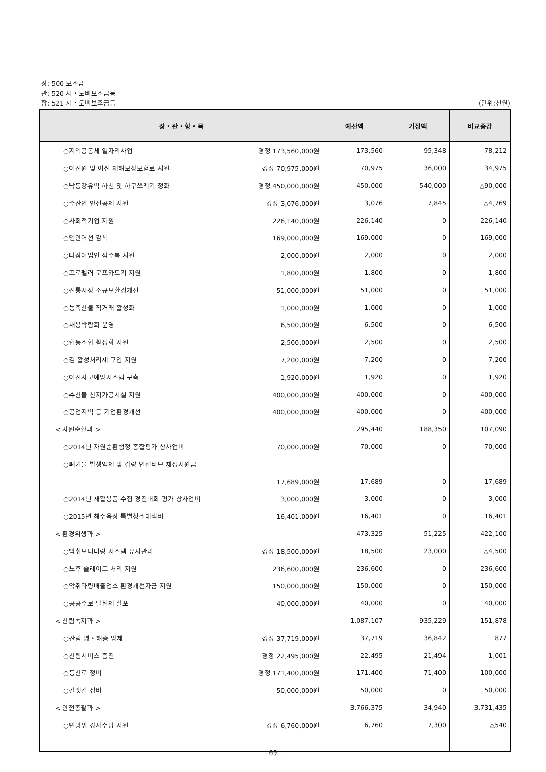장: 500 보조금
관: 520 시・도비보조금등
항: 521 시・도비보조금등 (단위:천원)
| 장・관・항・목 | | | | 예산액 | 기정액 | 비교증감 |
| --- | --- | --- | --- | --- | --- | --- |
| | | | ○지역공동체 일자리사업 경정 173,560,000원 | 173,560 | 95,348 | 78,212 |
| | | | ○어선원 및 어선 재해보상보험료 지원 경정 70,975,000원 | 70,975 | 36,000 | 34,975 |
| | | | ○낙동강유역 하천 및 하구쓰레기 정화 경정 450,000,000원 | 450,000 | 540,000 | △90,000 |
| | | | ○수산인 안전공제 지원 경정 3,076,000원 | 3,076 | 7,845 | △4,769 |
| | | | ○사회적기업 지원 226,140,000원 | 226,140 | 0 | 226,140 |
| | | | ○연안어선 감척 169,000,000원 | 169,000 | 0 | 169,000 |
| | | | ○나잠어업인 잠수복 지원 2,000,000원 | 2,000 | 0 | 2,000 |
| | | | ○프로펠러 로프카트기 지원 1,800,000원 | 1,800 | 0 | 1,800 |
| | | | ○전통시장 소규모환경개선 51,000,000원 | 51,000 | 0 | 51,000 |
| | | | ○농축산물 직거래 활성화 1,000,000원 | 1,000 | 0 | 1,000 |
| | | | ○채용박람회 운영 6,500,000원 | 6,500 | 0 | 6,500 |
| | | | ○협동조합 활성화 지원 2,500,000원 | 2,500 | 0 | 2,500 |
| | | | ○김 활성처리제 구입 지원 7,200,000원 | 7,200 | 0 | 7,200 |
| | | | ○어선사고예방시스템 구축 1,920,000원 | 1,920 | 0 | 1,920 |
| | | | ○수산물 산지가공시설 지원 400,000,000원 | 400,000 | 0 | 400,000 |
| | | | ○공업지역 등 기업환경개선 400,000,000원 | 400,000 | 0 | 400,000 |
| | | | < 자원순환과 > | 295,440 | 188,350 | 107,090 |
| | | | ○2014년 자원순환행정 종합평가 상사업비 70,000,000원 | 70,000 | 0 | 70,000 |
| | | | ○폐기물 발생억제 및 감량 인센티브 재정지원금 | | | |
| | | | 17,689,000원 | 17,689 | 0 | 17,689 |
| | | | ○2014년 재활용품 수집 경진대회 평가 상사업비 3,000,000원 | 3,000 | 0 | 3,000 |
| | | | ○2015년 해수욕장 특별청소대책비 16,401,000원 | 16,401 | 0 | 16,401 |
| | | | < 환경위생과 > | 473,325 | 51,225 | 422,100 |
| | | | ○악취모니터링 시스템 유지관리 경정 18,500,000원 | 18,500 | 23,000 | △4,500 |
| | | | ○노후 슬레이트 처리 지원 236,600,000원 | 236,600 | 0 | 236,600 |
| | | | ○악취다량배출업소 환경개선자금 지원 150,000,000원 | 150,000 | 0 | 150,000 |
| | | | ○공공수로 탈취제 살포 40,000,000원 | 40,000 | 0 | 40,000 |
| | | | < 산림녹지과 > | 1,087,107 | 935,229 | 151,878 |
| | | | ○산림 병・해충 방제 경정 37,719,000원 | 37,719 | 36,842 | 877 |
| | | | ○산림서비스 증진 경정 22,495,000원 | 22,495 | 21,494 | 1,001 |
| | | | ○등산로 정비 경정 171,400,000원 | 171,400 | 71,400 | 100,000 |
| | | | ○갈맷길 정비 50,000,000원 | 50,000 | 0 | 50,000 |
| | | | < 안전총괄과 > | 3,766,375 | 34,940 | 3,731,435 |
| | | | ○민방위 강사수당 지원 경정 6,760,000원 | 6,760 | 7,300 | △540 |
- 69 -